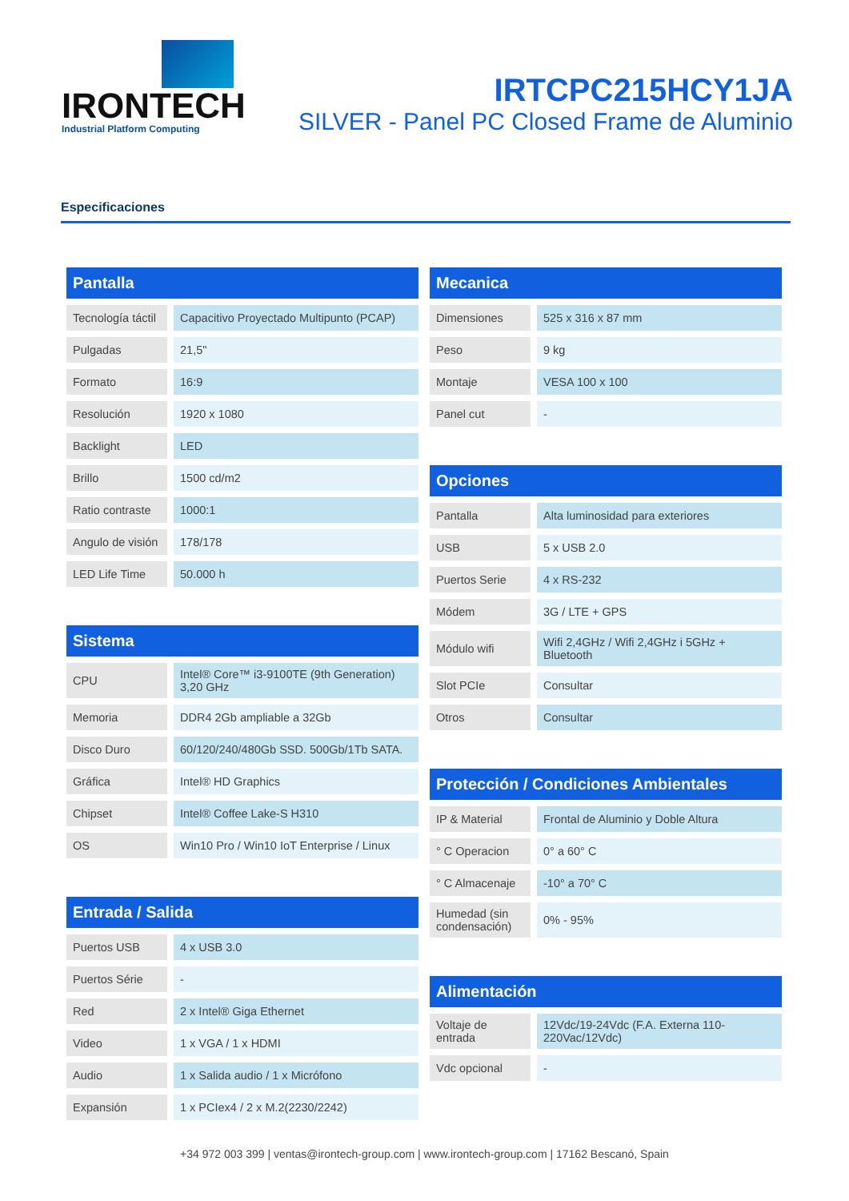IRONTECH
Industrial Platform Computing
IRTCPC215HCY1JA
SILVER - Panel PC Closed Frame de Aluminio
Especificaciones
Pantalla
| Tecnología táctil | Capacitivo Proyectado Multipunto (PCAP) |
| Pulgadas | 21,5" |
| Formato | 16:9 |
| Resolución | 1920 x 1080 |
| Backlight | LED |
| Brillo | 1500 cd/m2 |
| Ratio contraste | 1000:1 |
| Angulo de visión | 178/178 |
| LED Life Time | 50.000 h |
Sistema
| CPU | Intel® Core™ i3-9100TE (9th Generation) 3,20 GHz |
| Memoria | DDR4 2Gb ampliable a 32Gb |
| Disco Duro | 60/120/240/480Gb SSD. 500Gb/1Tb SATA. |
| Gráfica | Intel® HD Graphics |
| Chipset | Intel® Coffee Lake-S H310 |
| OS | Win10 Pro / Win10 IoT Enterprise / Linux |
Entrada / Salida
| Puertos USB | 4 x USB 3.0 |
| Puertos Série | - |
| Red | 2 x Intel® Giga Ethernet |
| Video | 1 x VGA / 1 x HDMI |
| Audio | 1 x Salida audio / 1 x Micrófono |
| Expansión | 1 x PCIex4 / 2 x M.2(2230/2242) |
Mecanica
| Dimensiones | 525 x 316 x 87 mm |
| Peso | 9 kg |
| Montaje | VESA 100 x 100 |
| Panel cut | - |
Opciones
| Pantalla | Alta luminosidad para exteriores |
| USB | 5 x USB 2.0 |
| Puertos Serie | 4 x RS-232 |
| Módem | 3G / LTE + GPS |
| Módulo wifi | Wifi 2,4GHz / Wifi 2,4GHz i 5GHz + Bluetooth |
| Slot PCIe | Consultar |
| Otros | Consultar |
Protección / Condiciones Ambientales
| IP & Material | Frontal de Aluminio y Doble Altura |
| ° C Operacion | 0° a 60° C |
| ° C Almacenaje | -10° a 70° C |
| Humedad (sin condensación) | 0% - 95% |
Alimentación
| Voltaje de entrada | 12Vdc/19-24Vdc (F.A. Externa 110-220Vac/12Vdc) |
| Vdc opcional | - |
+34 972 003 399 | ventas@irontech-group.com | www.irontech-group.com | 17162 Bescanó, Spain